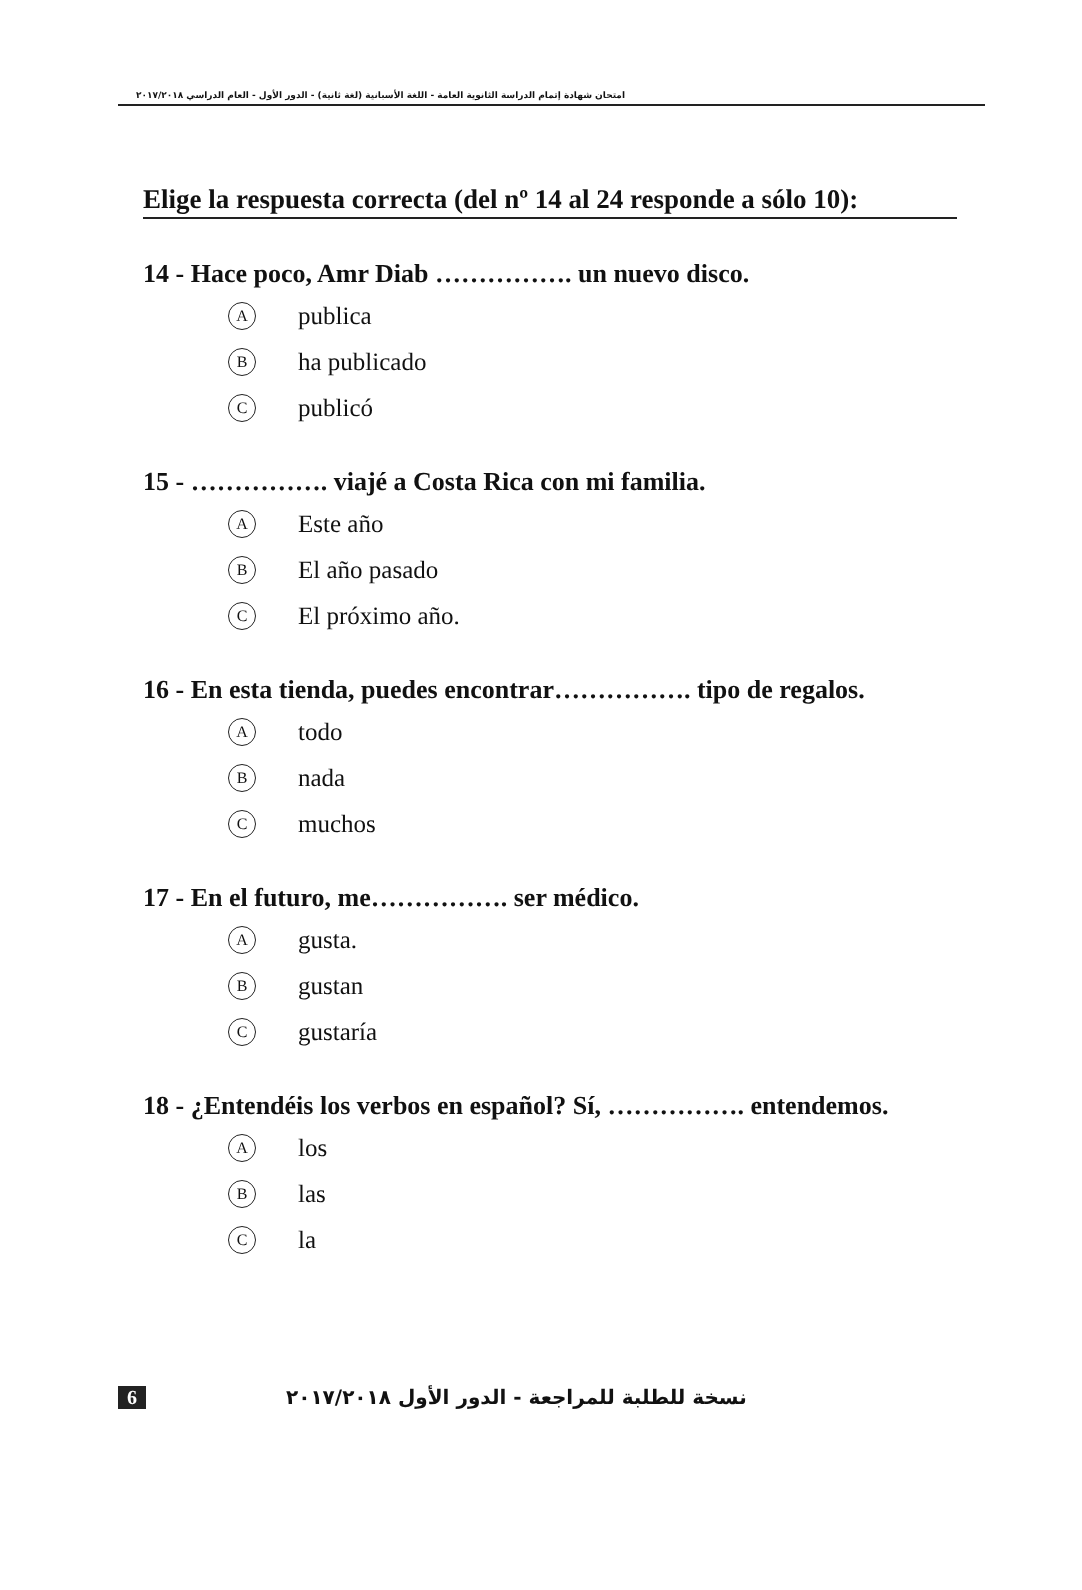امتحان شهادة إتمام الدراسة الثانوية العامة - اللغة الأسبانية (لغة ثانية) - الدور الأول - العام الدراسي ٢٠١٧/٢٠١٨
Elige la respuesta correcta (del nº 14 al 24 responde a sólo 10):
14 - Hace poco, Amr Diab ……………. un nuevo disco.
Apublica
Bha publicado
Cpublicó
15 - ……………. viajé a Costa Rica con mi familia.
A Este año
B El año pasado
C El próximo año.
16 - En esta tienda, puedes encontrar……………. tipo de regalos.
Atodo
Bnada
Cmuchos
17 - En el futuro, me……………. ser médico.
Agusta.
Bgustan
Cgustaría
18 - ¿Entendéis los verbos en español? Sí, ……………. entendemos.
Alos
Blas
Cla
6 نسخة للطلبة للمراجعة - الدور الأول ٢٠١٧/٢٠١٨